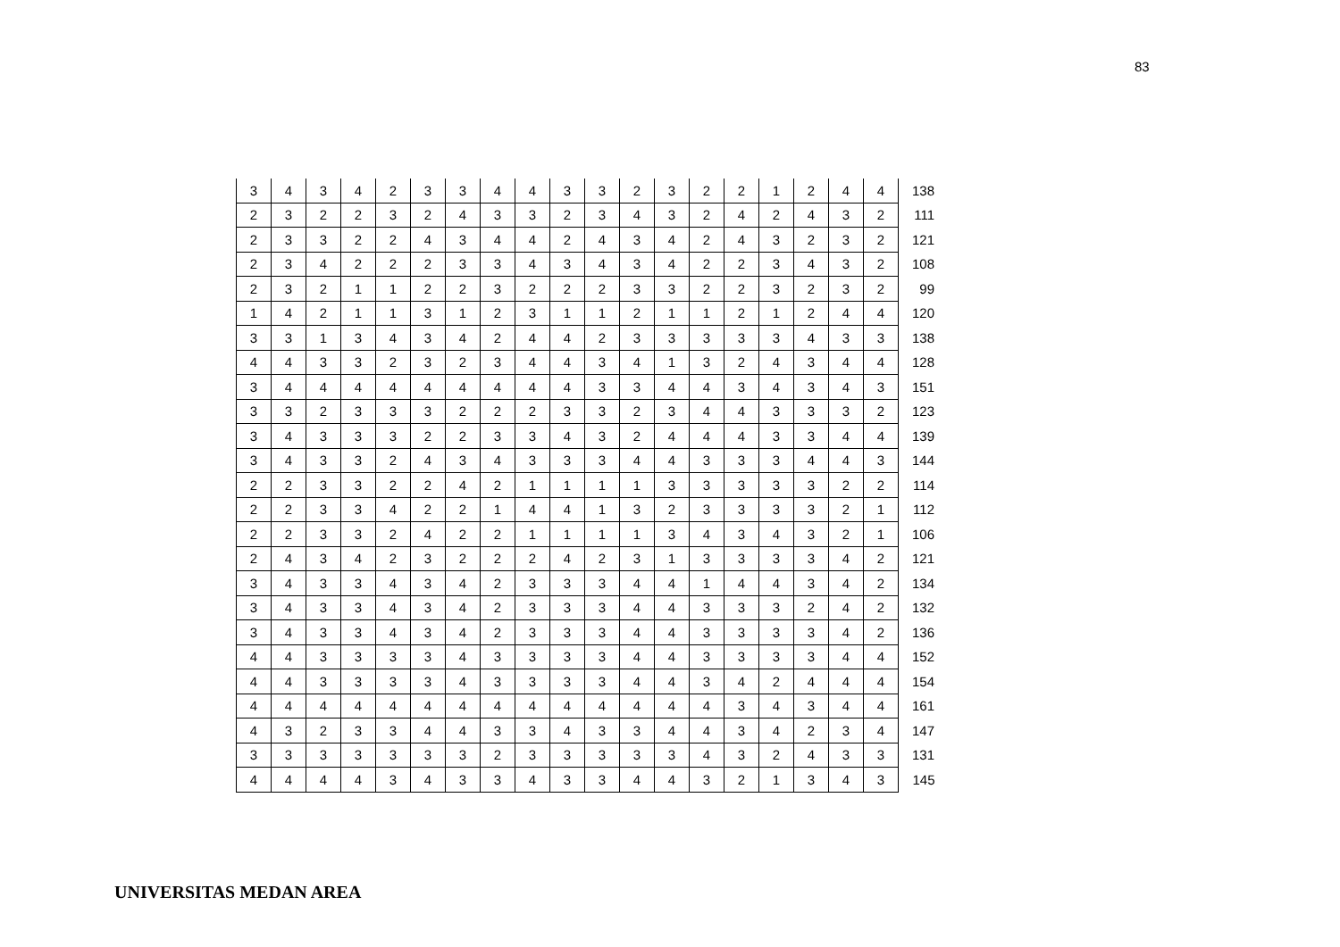83
| 3 | 4 | 3 | 4 | 2 | 3 | 3 | 4 | 4 | 3 | 3 | 2 | 3 | 2 | 2 | 1 | 2 | 4 | 4 | 138 |
| 2 | 3 | 2 | 2 | 3 | 2 | 4 | 3 | 3 | 2 | 3 | 4 | 3 | 2 | 4 | 2 | 4 | 3 | 2 | 111 |
| 2 | 3 | 3 | 2 | 2 | 4 | 3 | 4 | 4 | 2 | 4 | 3 | 4 | 2 | 4 | 3 | 2 | 3 | 2 | 121 |
| 2 | 3 | 4 | 2 | 2 | 2 | 3 | 3 | 4 | 3 | 4 | 3 | 4 | 2 | 2 | 3 | 4 | 3 | 2 | 108 |
| 2 | 3 | 2 | 1 | 1 | 2 | 2 | 3 | 2 | 2 | 2 | 3 | 3 | 2 | 2 | 3 | 2 | 3 | 2 | 99 |
| 1 | 4 | 2 | 1 | 1 | 3 | 1 | 2 | 3 | 1 | 1 | 2 | 1 | 1 | 2 | 1 | 2 | 4 | 4 | 120 |
| 3 | 3 | 1 | 3 | 4 | 3 | 4 | 2 | 4 | 4 | 2 | 3 | 3 | 3 | 3 | 3 | 4 | 3 | 3 | 138 |
| 4 | 4 | 3 | 3 | 2 | 3 | 2 | 3 | 4 | 4 | 3 | 4 | 1 | 3 | 2 | 4 | 3 | 4 | 4 | 128 |
| 3 | 4 | 4 | 4 | 4 | 4 | 4 | 4 | 4 | 4 | 3 | 3 | 4 | 4 | 3 | 4 | 3 | 4 | 3 | 151 |
| 3 | 3 | 2 | 3 | 3 | 3 | 2 | 2 | 2 | 3 | 3 | 2 | 3 | 4 | 4 | 3 | 3 | 3 | 2 | 123 |
| 3 | 4 | 3 | 3 | 3 | 2 | 2 | 3 | 3 | 4 | 3 | 2 | 4 | 4 | 4 | 3 | 3 | 4 | 4 | 139 |
| 3 | 4 | 3 | 3 | 2 | 4 | 3 | 4 | 3 | 3 | 3 | 4 | 4 | 3 | 3 | 3 | 4 | 4 | 3 | 144 |
| 2 | 2 | 3 | 3 | 2 | 2 | 4 | 2 | 1 | 1 | 1 | 1 | 3 | 3 | 3 | 3 | 3 | 2 | 2 | 114 |
| 2 | 2 | 3 | 3 | 4 | 2 | 2 | 1 | 4 | 4 | 1 | 3 | 2 | 3 | 3 | 3 | 3 | 2 | 1 | 112 |
| 2 | 2 | 3 | 3 | 2 | 4 | 2 | 2 | 1 | 1 | 1 | 1 | 3 | 4 | 3 | 4 | 3 | 2 | 1 | 106 |
| 2 | 4 | 3 | 4 | 2 | 3 | 2 | 2 | 2 | 4 | 2 | 3 | 1 | 3 | 3 | 3 | 3 | 4 | 2 | 121 |
| 3 | 4 | 3 | 3 | 4 | 3 | 4 | 2 | 3 | 3 | 3 | 4 | 4 | 1 | 4 | 4 | 3 | 4 | 2 | 134 |
| 3 | 4 | 3 | 3 | 4 | 3 | 4 | 2 | 3 | 3 | 3 | 4 | 4 | 3 | 3 | 3 | 2 | 4 | 2 | 132 |
| 3 | 4 | 3 | 3 | 4 | 3 | 4 | 2 | 3 | 3 | 3 | 4 | 4 | 3 | 3 | 3 | 3 | 4 | 2 | 136 |
| 4 | 4 | 3 | 3 | 3 | 3 | 4 | 3 | 3 | 3 | 3 | 4 | 4 | 3 | 3 | 3 | 3 | 4 | 4 | 152 |
| 4 | 4 | 3 | 3 | 3 | 3 | 4 | 3 | 3 | 3 | 3 | 4 | 4 | 3 | 4 | 2 | 4 | 4 | 4 | 154 |
| 4 | 4 | 4 | 4 | 4 | 4 | 4 | 4 | 4 | 4 | 4 | 4 | 4 | 4 | 3 | 4 | 3 | 4 | 4 | 161 |
| 4 | 3 | 2 | 3 | 3 | 4 | 4 | 3 | 3 | 4 | 3 | 3 | 4 | 4 | 3 | 4 | 2 | 3 | 4 | 147 |
| 3 | 3 | 3 | 3 | 3 | 3 | 3 | 2 | 3 | 3 | 3 | 3 | 3 | 4 | 3 | 2 | 4 | 3 | 3 | 131 |
| 4 | 4 | 4 | 4 | 3 | 4 | 3 | 3 | 4 | 3 | 3 | 4 | 4 | 3 | 2 | 1 | 3 | 4 | 3 | 145 |
UNIVERSITAS MEDAN AREA